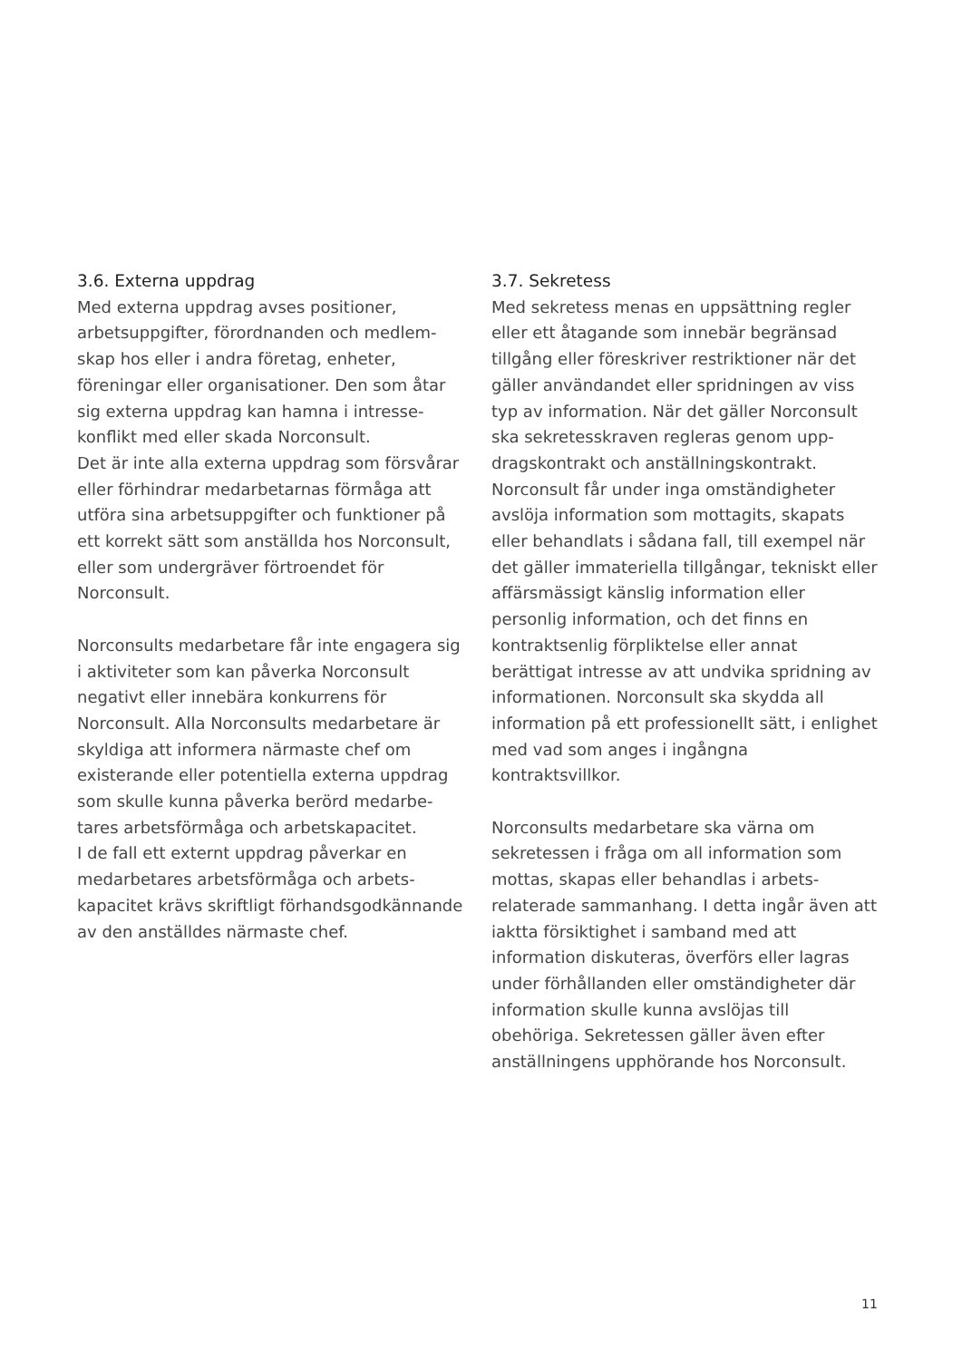3.6. Externa uppdrag
Med externa uppdrag avses positioner, arbetsuppgifter, förordnanden och medlem­skap hos eller i andra företag, enheter, föreningar eller organisationer. Den som åtar sig externa uppdrag kan hamna i intresse­konflikt med eller skada Norconsult.
Det är inte alla externa uppdrag som försvårar eller förhindrar medarbetarnas förmåga att utföra sina arbetsuppgifter och funktioner på ett korrekt sätt som anställda hos Norconsult, eller som undergräver förtroendet för Norconsult.
Norconsults medarbetare får inte engagera sig i aktiviteter som kan påverka Norconsult negativt eller innebära konkurrens för Norconsult. Alla Norconsults medarbetare är skyldiga att informera närmaste chef om existerande eller potentiella externa uppdrag som skulle kunna påverka berörd medarbe­tares arbetsförmåga och arbetskapacitet.
I de fall ett externt uppdrag påverkar en medarbetares arbetsförmåga och arbets­kapacitet krävs skriftligt förhands­godkännande av den anställdes närmaste chef.
3.7. Sekretess
Med sekretess menas en uppsättning regler eller ett åtagande som innebär begränsad tillgång eller föreskriver restriktioner när det gäller användandet eller spridningen av viss typ av information. När det gäller Norconsult ska sekretesskraven regleras genom upp­dragskontrakt och anställningskontrakt. Norconsult får under inga omständigheter avslöja information som mottagits, skapats eller behandlats i sådana fall, till exempel när det gäller immateriella tillgångar, tekniskt eller affärsmässigt känslig information eller personlig information, och det finns en kontraktsenlig förpliktelse eller annat berättigat intresse av att undvika spridning av informationen. Norconsult ska skydda all information på ett professionellt sätt, i enlighet med vad som anges i ingångna kontraktsvillkor.
Norconsults medarbetare ska värna om sekretessen i fråga om all information som mottas, skapas eller behandlas i arbets­relaterade sammanhang. I detta ingår även att iaktta försiktighet i samband med att information diskuteras, överförs eller lagras under förhållanden eller omständigheter där information skulle kunna avslöjas till obehöriga. Sekretessen gäller även efter anställningens upphörande hos Norconsult.
11